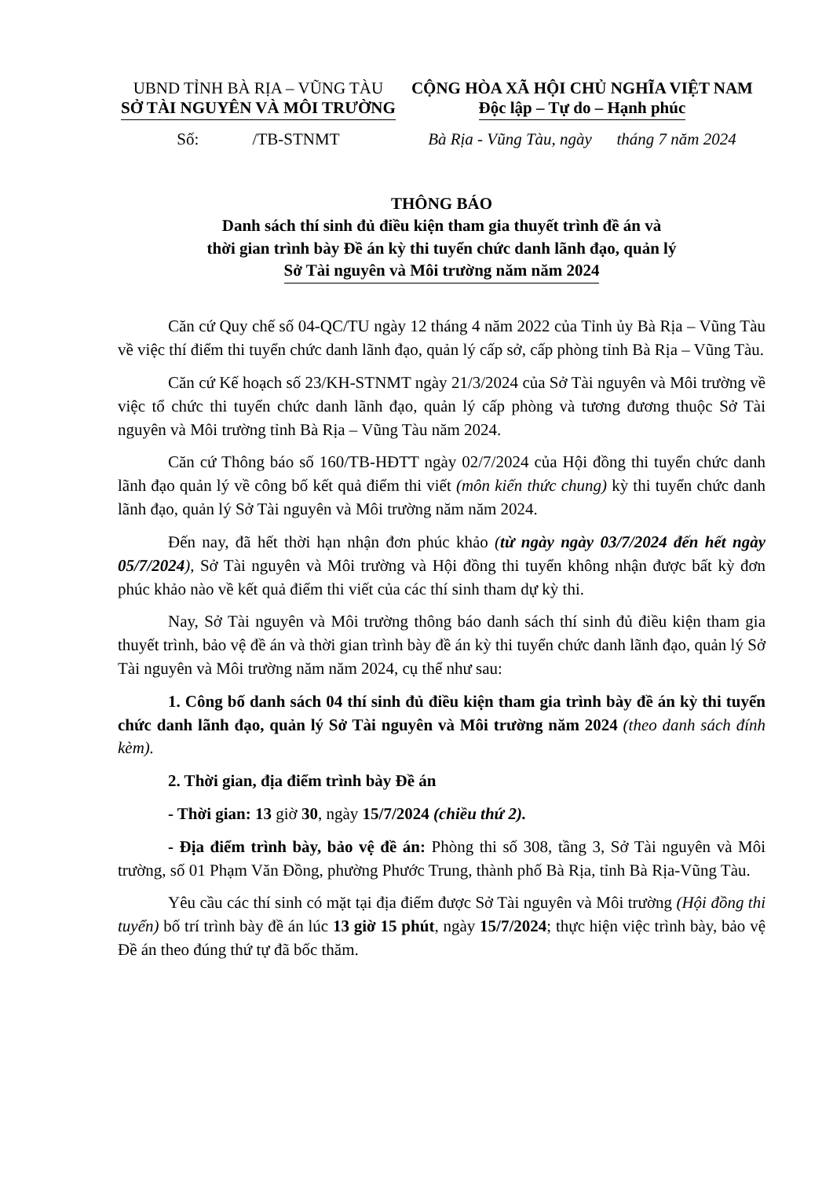UBND TỈNH BÀ RỊA – VŨNG TÀU
SỞ TÀI NGUYÊN VÀ MÔI TRƯỜNG
Số: /TB-STNMT
CỘNG HÒA XÃ HỘI CHỦ NGHĨA VIỆT NAM
Độc lập – Tự do – Hạnh phúc
Bà Rịa - Vũng Tàu, ngày tháng 7 năm 2024
THÔNG BÁO
Danh sách thí sinh đủ điều kiện tham gia thuyết trình đề án và
thời gian trình bày Đề án kỳ thi tuyển chức danh lãnh đạo, quản lý
Sở Tài nguyên và Môi trường năm năm 2024
Căn cứ Quy chế số 04-QC/TU ngày 12 tháng 4 năm 2022 của Tỉnh ủy Bà Rịa – Vũng Tàu về việc thí điểm thi tuyển chức danh lãnh đạo, quản lý cấp sở, cấp phòng tỉnh Bà Rịa – Vũng Tàu.
Căn cứ Kế hoạch số 23/KH-STNMT ngày 21/3/2024 của Sở Tài nguyên và Môi trường về việc tổ chức thi tuyển chức danh lãnh đạo, quản lý cấp phòng và tương đương thuộc Sở Tài nguyên và Môi trường tỉnh Bà Rịa – Vũng Tàu năm 2024.
Căn cứ Thông báo số 160/TB-HĐTT ngày 02/7/2024 của Hội đồng thi tuyển chức danh lãnh đạo quản lý về công bố kết quả điểm thi viết (môn kiến thức chung) kỳ thi tuyển chức danh lãnh đạo, quản lý Sở Tài nguyên và Môi trường năm năm 2024.
Đến nay, đã hết thời hạn nhận đơn phúc khảo (từ ngày ngày 03/7/2024 đến hết ngày 05/7/2024), Sở Tài nguyên và Môi trường và Hội đồng thi tuyển không nhận được bất kỳ đơn phúc khảo nào về kết quả điểm thi viết của các thí sinh tham dự kỳ thi.
Nay, Sở Tài nguyên và Môi trường thông báo danh sách thí sinh đủ điều kiện tham gia thuyết trình, bảo vệ đề án và thời gian trình bày đề án kỳ thi tuyển chức danh lãnh đạo, quản lý Sở Tài nguyên và Môi trường năm năm 2024, cụ thể như sau:
1. Công bố danh sách 04 thí sinh đủ điều kiện tham gia trình bày đề án kỳ thi tuyển chức danh lãnh đạo, quản lý Sở Tài nguyên và Môi trường năm 2024 (theo danh sách đính kèm).
2. Thời gian, địa điểm trình bày Đề án
- Thời gian: 13 giờ 30, ngày 15/7/2024 (chiều thứ 2).
- Địa điểm trình bày, bảo vệ đề án: Phòng thi số 308, tầng 3, Sở Tài nguyên và Môi trường, số 01 Phạm Văn Đồng, phường Phước Trung, thành phố Bà Rịa, tỉnh Bà Rịa-Vũng Tàu.
Yêu cầu các thí sinh có mặt tại địa điểm được Sở Tài nguyên và Môi trường (Hội đồng thi tuyển) bố trí trình bày đề án lúc 13 giờ 15 phút, ngày 15/7/2024; thực hiện việc trình bày, bảo vệ Đề án theo đúng thứ tự đã bốc thăm.